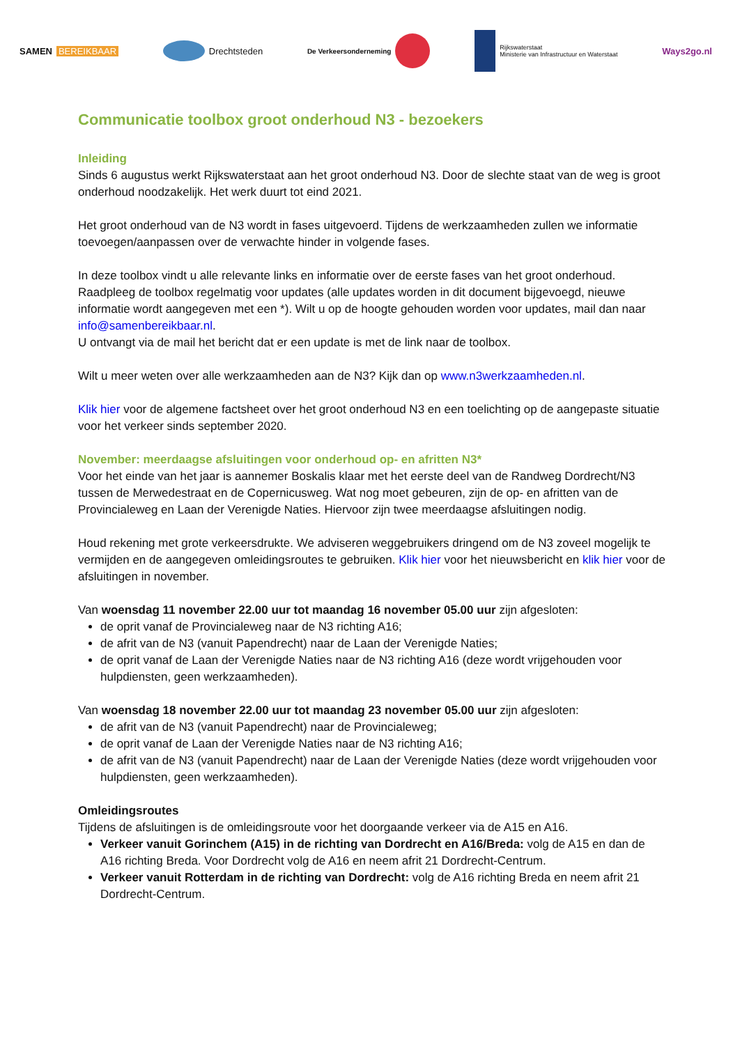SAMEN BEREIKBAAR Drechtsteden
De Verkeersonderneming
Rijkswaterstaat
Ministerie van Infrastructuur en Waterstaat
Ways2go.nl
Communicatie toolbox groot onderhoud N3 - bezoekers
Inleiding
Sinds 6 augustus werkt Rijkswaterstaat aan het groot onderhoud N3. Door de slechte staat van de weg is groot onderhoud noodzakelijk. Het werk duurt tot eind 2021.
Het groot onderhoud van de N3 wordt in fases uitgevoerd. Tijdens de werkzaamheden zullen we informatie toevoegen/aanpassen over de verwachte hinder in volgende fases.
In deze toolbox vindt u alle relevante links en informatie over de eerste fases van het groot onderhoud. Raadpleeg de toolbox regelmatig voor updates (alle updates worden in dit document bijgevoegd, nieuwe informatie wordt aangegeven met een *). Wilt u op de hoogte gehouden worden voor updates, mail dan naar info@samenbereikbaar.nl.
U ontvangt via de mail het bericht dat er een update is met de link naar de toolbox.
Wilt u meer weten over alle werkzaamheden aan de N3? Kijk dan op www.n3werkzaamheden.nl.
Klik hier voor de algemene factsheet over het groot onderhoud N3 en een toelichting op de aangepaste situatie voor het verkeer sinds september 2020.
November: meerdaagse afsluitingen voor onderhoud op- en afritten N3*
Voor het einde van het jaar is aannemer Boskalis klaar met het eerste deel van de Randweg Dordrecht/N3 tussen de Merwedestraat en de Copernicusweg. Wat nog moet gebeuren, zijn de op- en afritten van de Provincialeweg en Laan der Verenigde Naties. Hiervoor zijn twee meerdaagse afsluitingen nodig.
Houd rekening met grote verkeersdrukte. We adviseren weggebruikers dringend om de N3 zoveel mogelijk te vermijden en de aangegeven omleidingsroutes te gebruiken. Klik hier voor het nieuwsbericht en klik hier voor de afsluitingen in november.
Van woensdag 11 november 22.00 uur tot maandag 16 november 05.00 uur zijn afgesloten:
de oprit vanaf de Provincialeweg naar de N3 richting A16;
de afrit van de N3 (vanuit Papendrecht) naar de Laan der Verenigde Naties;
de oprit vanaf de Laan der Verenigde Naties naar de N3 richting A16 (deze wordt vrijgehouden voor hulpdiensten, geen werkzaamheden).
Van woensdag 18 november 22.00 uur tot maandag 23 november 05.00 uur zijn afgesloten:
de afrit van de N3 (vanuit Papendrecht) naar de Provincialeweg;
de oprit vanaf de Laan der Verenigde Naties naar de N3 richting A16;
de afrit van de N3 (vanuit Papendrecht) naar de Laan der Verenigde Naties (deze wordt vrijgehouden voor hulpdiensten, geen werkzaamheden).
Omleidingsroutes
Tijdens de afsluitingen is de omleidingsroute voor het doorgaande verkeer via de A15 en A16.
Verkeer vanuit Gorinchem (A15) in de richting van Dordrecht en A16/Breda: volg de A15 en dan de A16 richting Breda. Voor Dordrecht volg de A16 en neem afrit 21 Dordrecht-Centrum.
Verkeer vanuit Rotterdam in de richting van Dordrecht: volg de A16 richting Breda en neem afrit 21 Dordrecht-Centrum.